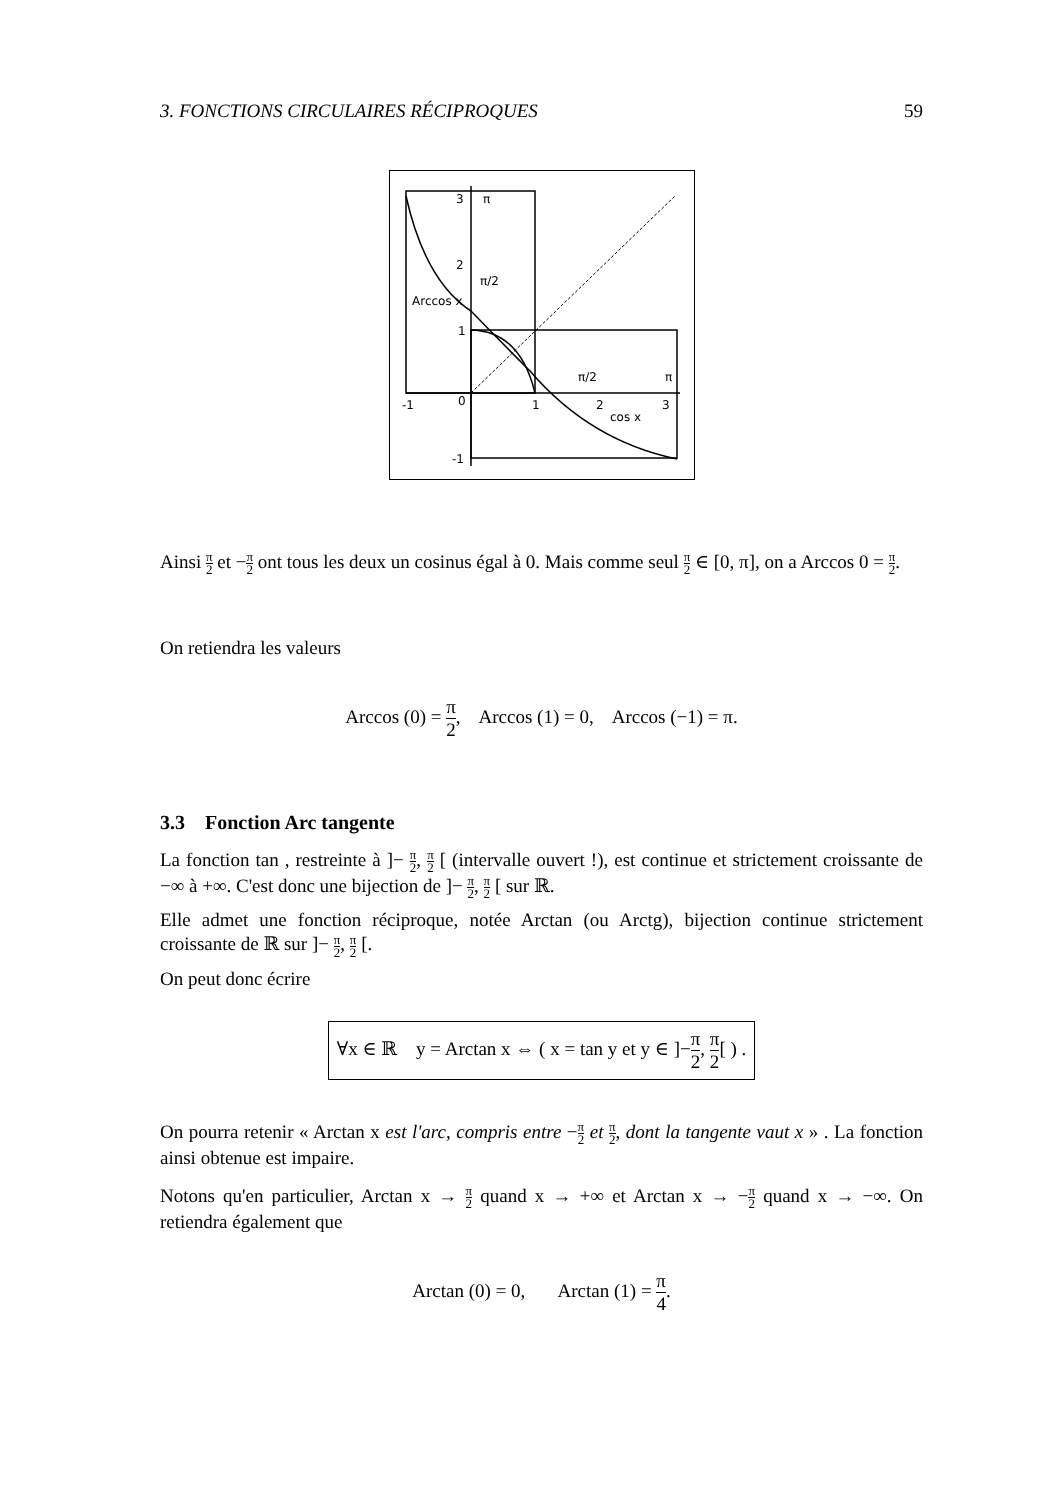3. FONCTIONS CIRCULAIRES RÉCIPROQUES 59
3
π
2
π/2
Arccos x
1
π/2
π
-1
0
1
2
cos x
3
-1
Ainsi π 2 et −π 2 ont tous les deux un cosinus égal à 0. Mais comme seul π 2 ∈ [0, π], on a Arccos 0 = π 2.
On retiendra les valeurs
Arccos (0) = π 2, Arccos (1) = 0, Arccos (−1) = π.
3.3 Fonction Arc tangente
La fonction tan , restreinte à ]− π 2, π 2 [ (intervalle ouvert !), est continue et strictement croissante de −∞ à +∞. C'est donc une bijection de ]− π 2, π 2 [ sur ℝ.
Elle admet une fonction réciproque, notée Arctan (ou Arctg), bijection continue strictement croissante de ℝ sur ]− π 2, π 2 [.
On peut donc écrire
∀x ∈ ℝ y = Arctan x ⇔ ( x = tan y et y ∈ ]−π 2, π 2[ ) .
On pourra retenir « Arctan x est l'arc, compris entre −π 2 et π 2, dont la tangente vaut x » . La fonction ainsi obtenue est impaire.
Notons qu'en particulier, Arctan x → π 2 quand x → +∞ et Arctan x → −π 2 quand x → −∞. On retiendra également que
Arctan (0) = 0, Arctan (1) = π 4.